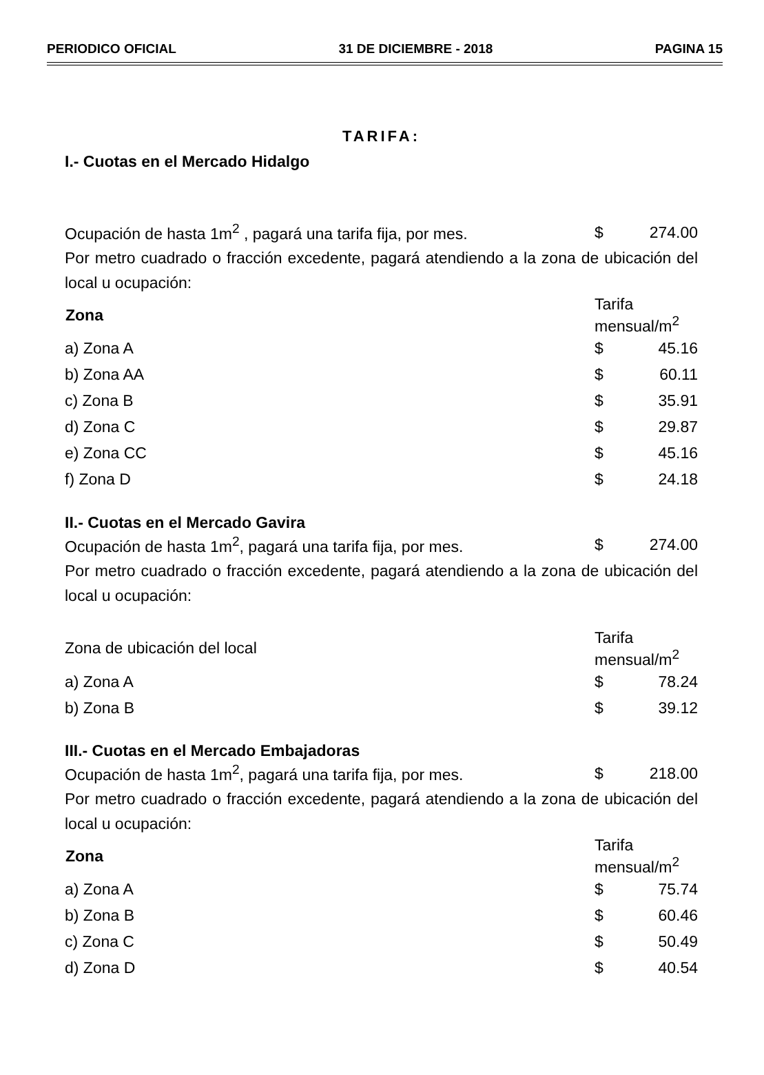PERIODICO OFICIAL 31 DE DICIEMBRE - 2018 PAGINA 15
TARIFA:
I.- Cuotas en el Mercado Hidalgo
| Ocupación de hasta 1m<sup>2</sup> , pagará una tarifa fija, por mes. | $ | 274.00 |
Por metro cuadrado o fracción excedente, pagará atendiendo a la zona de ubicación del local u ocupación:
| Zona | Tarifa mensual/m<sup>2</sup> | |
| a) Zona A | $ | 45.16 |
| b) Zona AA | $ | 60.11 |
| c) Zona B | $ | 35.91 |
| d) Zona C | $ | 29.87 |
| e) Zona CC | $ | 45.16 |
| f) Zona D | $ | 24.18 |
II.- Cuotas en el Mercado Gavira
| Ocupación de hasta 1m<sup>2</sup>, pagará una tarifa fija, por mes. | $ | 274.00 |
Por metro cuadrado o fracción excedente, pagará atendiendo a la zona de ubicación del local u ocupación:
| Zona de ubicación del local | Tarifa mensual/m<sup>2</sup> | |
| a) Zona A | $ | 78.24 |
| b) Zona B | $ | 39.12 |
III.- Cuotas en el Mercado Embajadoras
| Ocupación de hasta 1m<sup>2</sup>, pagará una tarifa fija, por mes. | $ | 218.00 |
Por metro cuadrado o fracción excedente, pagará atendiendo a la zona de ubicación del local u ocupación:
| Zona | Tarifa mensual/m<sup>2</sup> | |
| a) Zona A | $ | 75.74 |
| b) Zona B | $ | 60.46 |
| c) Zona C | $ | 50.49 |
| d) Zona D | $ | 40.54 |